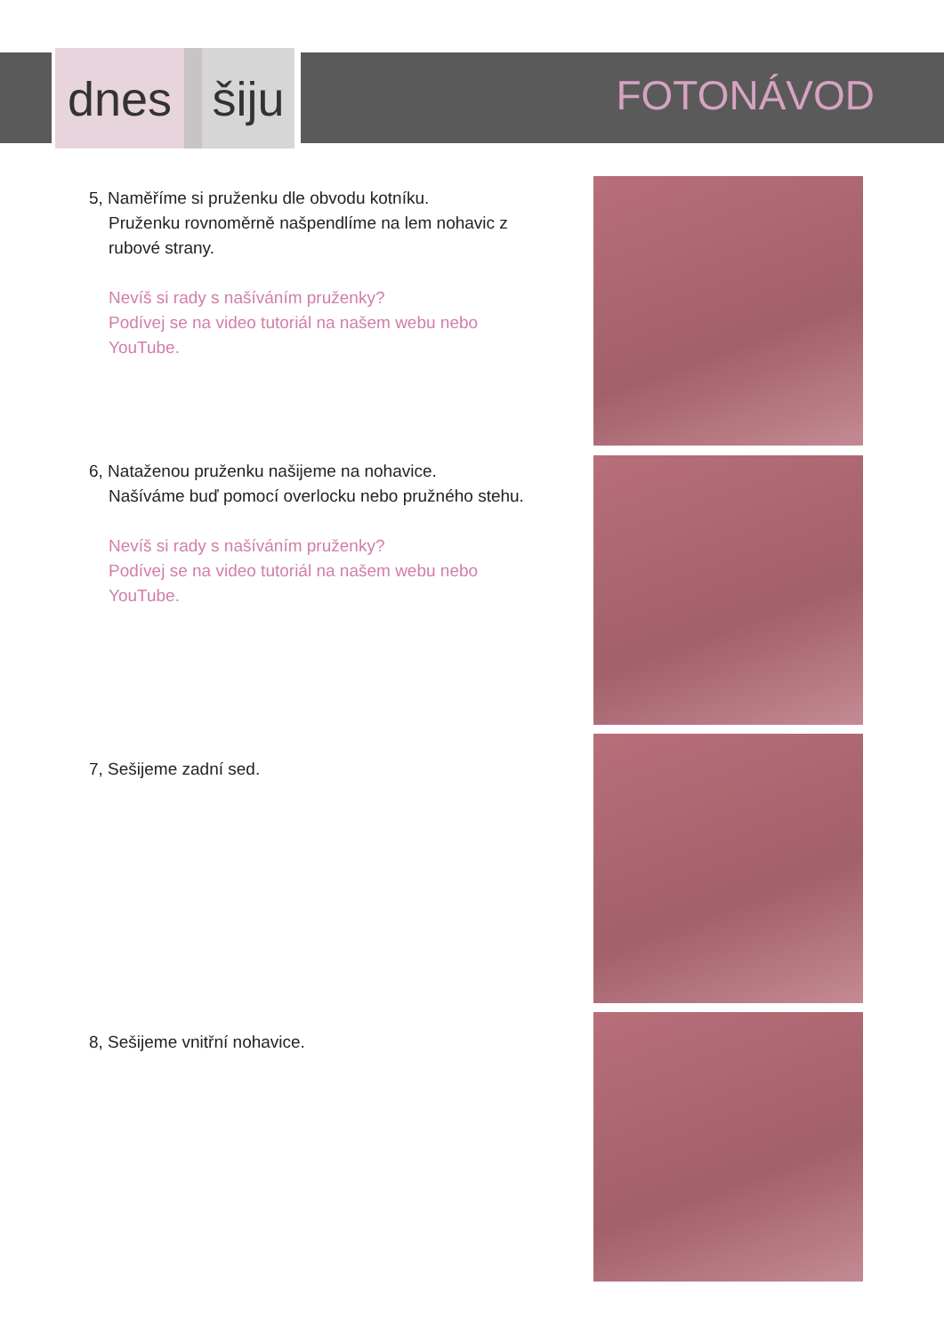dnes šiju
FOTONÁVOD
5, Naměříme si pruženku dle obvodu kotníku.
Pruženku rovnoměrně našpendlíme na lem nohavic z rubové strany.
Nevíš si rady s našíváním pruženky?
Podívej se na video tutoriál na našem webu nebo YouTube.
6, Nataženou pruženku našijeme na nohavice.
Našíváme buď pomocí overlocku nebo pružného stehu.
Nevíš si rady s našíváním pruženky?
Podívej se na video tutoriál na našem webu nebo YouTube.
7, Sešijeme zadní sed.
8, Sešijeme vnitřní nohavice.